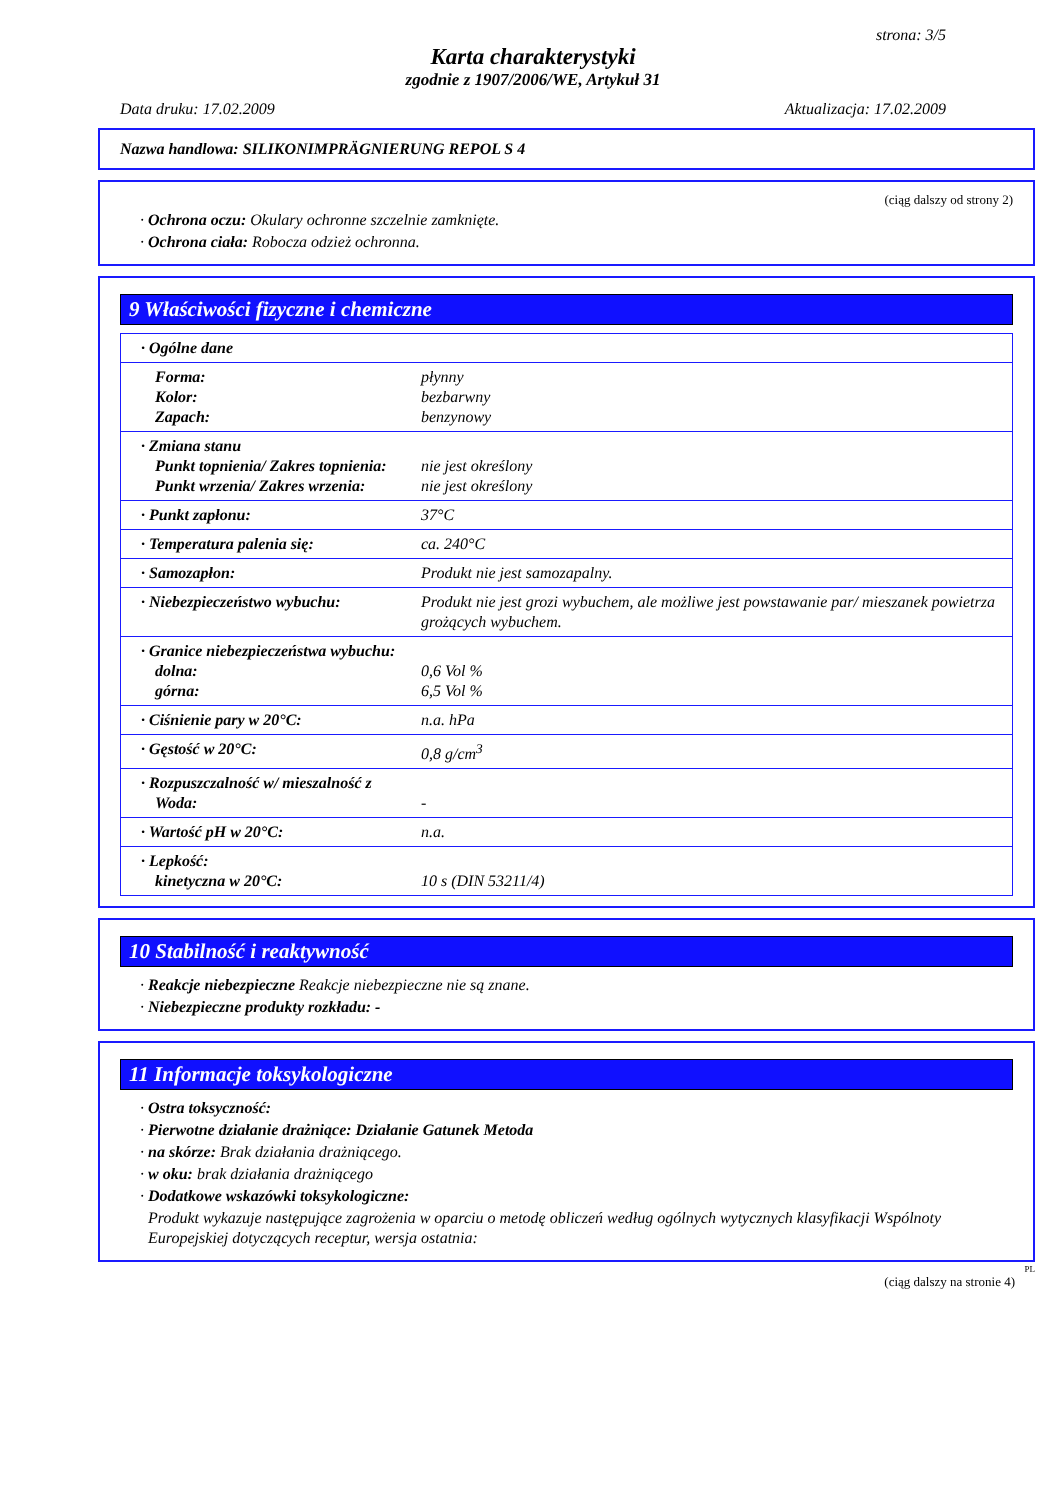strona: 3/5
Karta charakterystyki
zgodnie z 1907/2006/WE, Artykuł 31
Data druku: 17.02.2009 Aktualizacja: 17.02.2009
Nazwa handlowa: SILIKONIMPRÄGNIERUNG REPOL S 4
(ciąg dalszy od strony 2)
· Ochrona oczu: Okulary ochronne szczelnie zamknięte.
· Ochrona ciała: Robocza odzież ochronna.
9 Właściwości fizyczne i chemiczne
| · Ogólne dane | |
| Forma: Kolor: Zapach: | płynny bezbarwny benzynowy |
| · Zmiana stanu Punkt topnienia/ Zakres topnienia: Punkt wrzenia/ Zakres wrzenia: | nie jest określony nie jest określony |
| · Punkt zapłonu: | 37°C |
| · Temperatura palenia się: | ca. 240°C |
| · Samozapłon: | Produkt nie jest samozapalny. |
| · Niebezpieczeństwo wybuchu: | Produkt nie jest grozi wybuchem, ale możliwe jest powstawanie par/ mieszanek powietrza grożących wybuchem. |
| · Granice niebezpieczeństwa wybuchu: dolna: górna: | 0,6 Vol % 6,5 Vol % |
| · Ciśnienie pary w 20°C: | n.a. hPa |
| · Gęstość w 20°C: | 0,8 g/cm<sup>3</sup> |
| · Rozpuszczalność w/ mieszalność z Woda: | - |
| · Wartość pH w 20°C: | n.a. |
| · Lepkość: kinetyczna w 20°C: | 10 s (DIN 53211/4) |
10 Stabilność i reaktywność
· Reakcje niebezpieczne Reakcje niebezpieczne nie są znane.
· Niebezpieczne produkty rozkładu: -
11 Informacje toksykologiczne
· Ostra toksyczność:
· Pierwotne działanie drażniące: Działanie Gatunek Metoda
· na skórze: Brak działania drażniącego.
· w oku: brak działania drażniącego
· Dodatkowe wskazówki toksykologiczne:
Produkt wykazuje następujące zagrożenia w oparciu o metodę obliczeń według ogólnych wytycznych klasyfikacji Wspólnoty Europejskiej dotyczących receptur, wersja ostatnia:
PL
(ciąg dalszy na stronie 4)